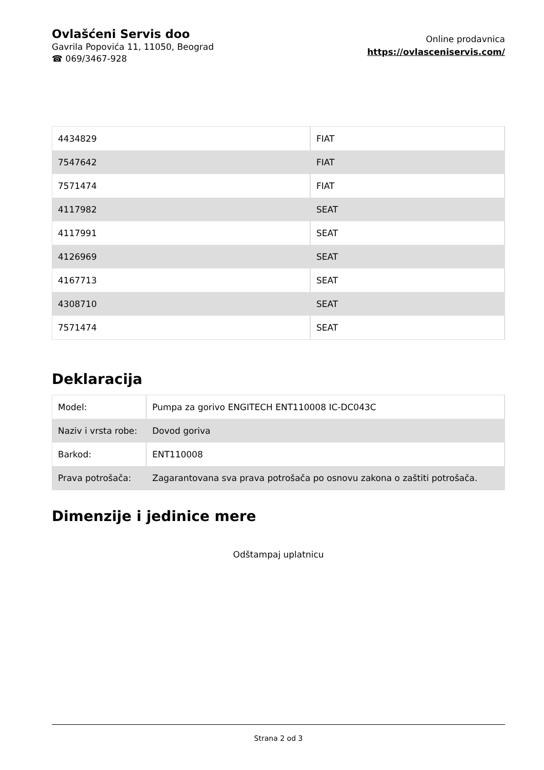Ovlašćeni Servis doo
Gavrila Popovića 11, 11050, Beograd
☎ 069/3467-928
Online prodavnica
https://ovlasceniservis.com/
| 4434829 | FIAT |
| 7547642 | FIAT |
| 7571474 | FIAT |
| 4117982 | SEAT |
| 4117991 | SEAT |
| 4126969 | SEAT |
| 4167713 | SEAT |
| 4308710 | SEAT |
| 7571474 | SEAT |
Deklaracija
| Model: | Pumpa za gorivo ENGITECH ENT110008 IC-DC043C |
| Naziv i vrsta robe: | Dovod goriva |
| Barkod: | ENT110008 |
| Prava potrošača: | Zagarantovana sva prava potrošača po osnovu zakona o zaštiti potrošača. |
Dimenzije i jedinice mere
Odštampaj uplatnicu
Strana 2 od 3